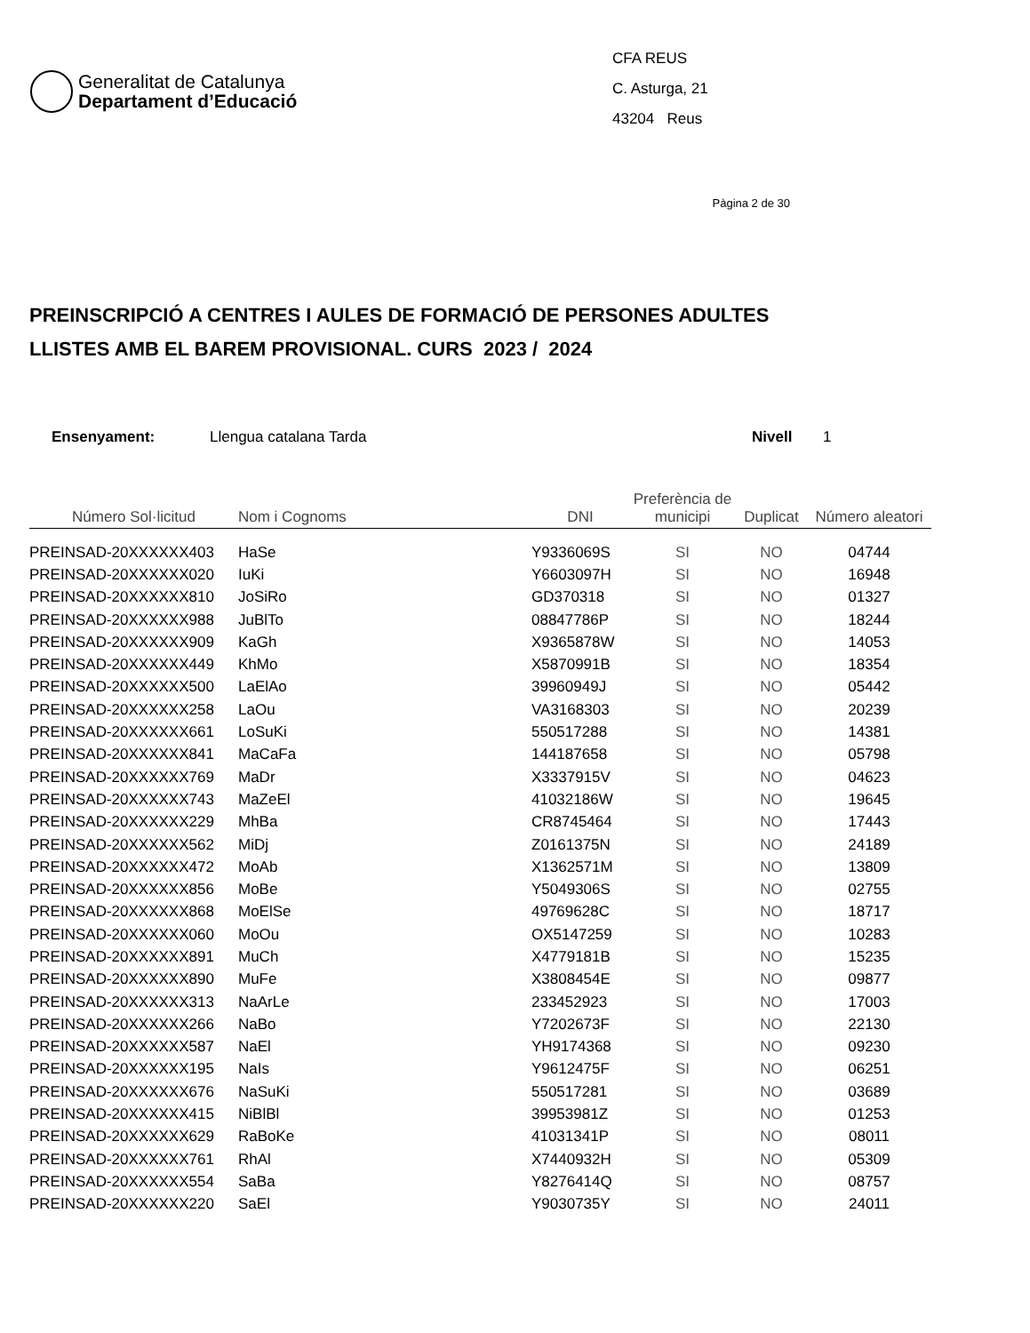Generalitat de Catalunya
Departament d’Educació
CFA REUS
C. Asturga, 21
43204 Reus
Pàgina 2 de 30
PREINSCRIPCIÓ A CENTRES I AULES DE FORMACIÓ DE PERSONES ADULTES
LLISTES AMB EL BAREM PROVISIONAL. CURS 2023 / 2024
Ensenyament: Llengua catalana Tarda Nivell 1
| Número Sol·licitud | Nom i Cognoms | DNI | Preferència de municipi | Duplicat | Número aleatori |
| --- | --- | --- | --- | --- | --- |
| PREINSAD-20XXXXXX403 | HaSe | Y9336069S | SI | NO | 04744 |
| PREINSAD-20XXXXXX020 | IuKi | Y6603097H | SI | NO | 16948 |
| PREINSAD-20XXXXXX810 | JoSiRo | GD370318 | SI | NO | 01327 |
| PREINSAD-20XXXXXX988 | JuBlTo | 08847786P | SI | NO | 18244 |
| PREINSAD-20XXXXXX909 | KaGh | X9365878W | SI | NO | 14053 |
| PREINSAD-20XXXXXX449 | KhMo | X5870991B | SI | NO | 18354 |
| PREINSAD-20XXXXXX500 | LaElAo | 39960949J | SI | NO | 05442 |
| PREINSAD-20XXXXXX258 | LaOu | VA3168303 | SI | NO | 20239 |
| PREINSAD-20XXXXXX661 | LoSuKi | 550517288 | SI | NO | 14381 |
| PREINSAD-20XXXXXX841 | MaCaFa | 144187658 | SI | NO | 05798 |
| PREINSAD-20XXXXXX769 | MaDr | X3337915V | SI | NO | 04623 |
| PREINSAD-20XXXXXX743 | MaZeEl | 41032186W | SI | NO | 19645 |
| PREINSAD-20XXXXXX229 | MhBa | CR8745464 | SI | NO | 17443 |
| PREINSAD-20XXXXXX562 | MiDj | Z0161375N | SI | NO | 24189 |
| PREINSAD-20XXXXXX472 | MoAb | X1362571M | SI | NO | 13809 |
| PREINSAD-20XXXXXX856 | MoBe | Y5049306S | SI | NO | 02755 |
| PREINSAD-20XXXXXX868 | MoElSe | 49769628C | SI | NO | 18717 |
| PREINSAD-20XXXXXX060 | MoOu | OX5147259 | SI | NO | 10283 |
| PREINSAD-20XXXXXX891 | MuCh | X4779181B | SI | NO | 15235 |
| PREINSAD-20XXXXXX890 | MuFe | X3808454E | SI | NO | 09877 |
| PREINSAD-20XXXXXX313 | NaArLe | 233452923 | SI | NO | 17003 |
| PREINSAD-20XXXXXX266 | NaBo | Y7202673F | SI | NO | 22130 |
| PREINSAD-20XXXXXX587 | NaEl | YH9174368 | SI | NO | 09230 |
| PREINSAD-20XXXXXX195 | NaIs | Y9612475F | SI | NO | 06251 |
| PREINSAD-20XXXXXX676 | NaSuKi | 550517281 | SI | NO | 03689 |
| PREINSAD-20XXXXXX415 | NiBlBl | 39953981Z | SI | NO | 01253 |
| PREINSAD-20XXXXXX629 | RaBoKe | 41031341P | SI | NO | 08011 |
| PREINSAD-20XXXXXX761 | RhAl | X7440932H | SI | NO | 05309 |
| PREINSAD-20XXXXXX554 | SaBa | Y8276414Q | SI | NO | 08757 |
| PREINSAD-20XXXXXX220 | SaEl | Y9030735Y | SI | NO | 24011 |